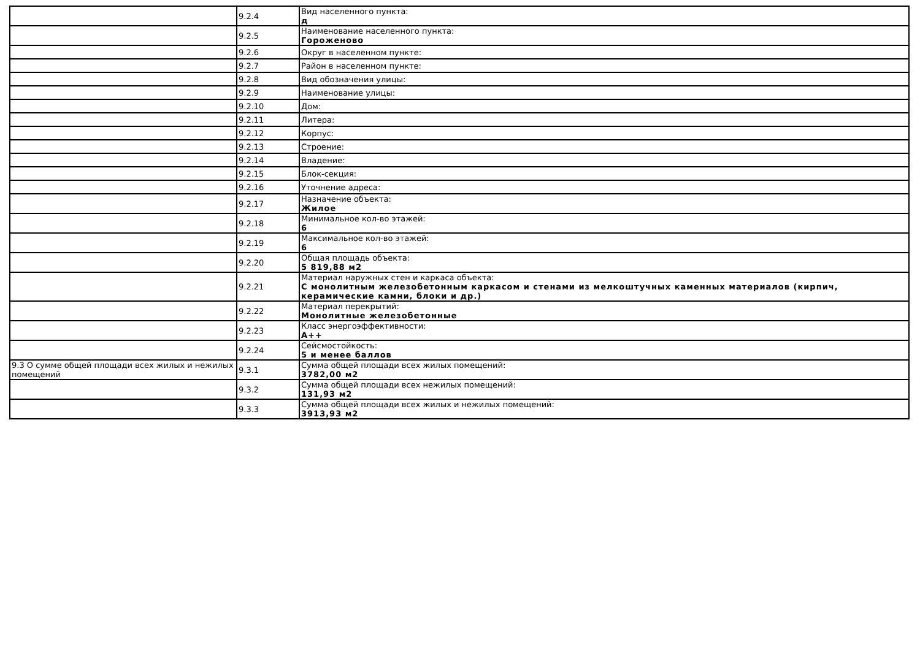| | 9.2.4 | Вид населенного пункта: д |
| | 9.2.5 | Наименование населенного пункта: Гороженово |
| | 9.2.6 | Округ в населенном пункте: |
| | 9.2.7 | Район в населенном пункте: |
| | 9.2.8 | Вид обозначения улицы: |
| | 9.2.9 | Наименование улицы: |
| | 9.2.10 | Дом: |
| | 9.2.11 | Литера: |
| | 9.2.12 | Корпус: |
| | 9.2.13 | Строение: |
| | 9.2.14 | Владение: |
| | 9.2.15 | Блок-секция: |
| | 9.2.16 | Уточнение адреса: |
| | 9.2.17 | Назначение объекта: Жилое |
| | 9.2.18 | Минимальное кол-во этажей: 6 |
| | 9.2.19 | Максимальное кол-во этажей: 6 |
| | 9.2.20 | Общая площадь объекта: 5 819,88 м2 |
| | 9.2.21 | Материал наружных стен и каркаса объекта: С монолитным железобетонным каркасом и стенами из мелкоштучных каменных материалов (кирпич, керамические камни, блоки и др.) |
| | 9.2.22 | Материал перекрытий: Монолитные железобетонные |
| | 9.2.23 | Класс энергоэффективности: A++ |
| | 9.2.24 | Сейсмостойкость: 5 и менее баллов |
| 9.3 О сумме общей площади всех жилых и нежилых помещений | 9.3.1 | Сумма общей площади всех жилых помещений: 3782,00 м2 |
| | 9.3.2 | Сумма общей площади всех нежилых помещений: 131,93 м2 |
| | 9.3.3 | Сумма общей площади всех жилых и нежилых помещений: 3913,93 м2 |